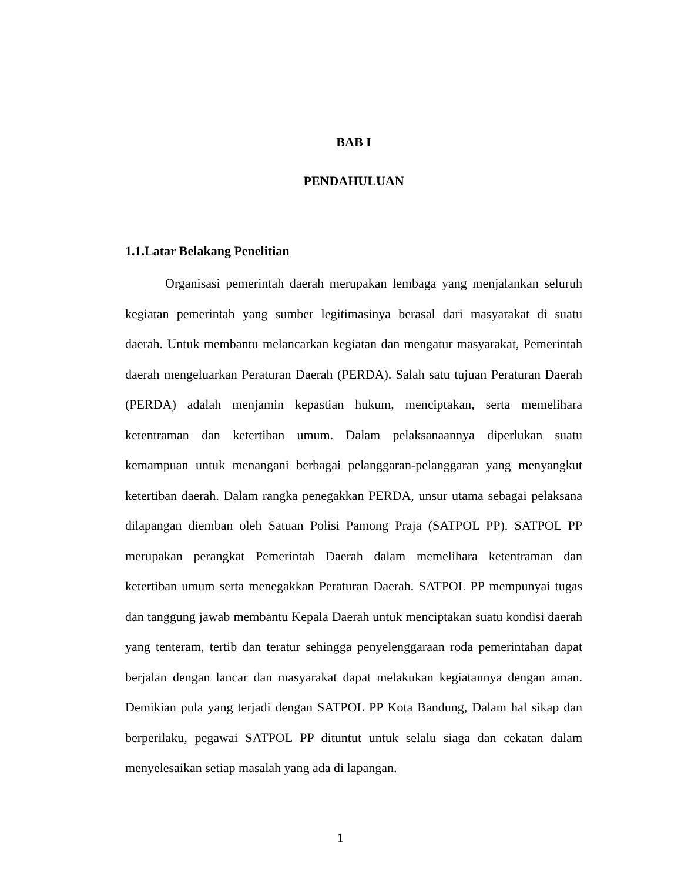BAB I
PENDAHULUAN
1.1.Latar Belakang Penelitian
Organisasi pemerintah daerah merupakan lembaga yang menjalankan seluruh kegiatan pemerintah yang sumber legitimasinya berasal dari masyarakat di suatu daerah. Untuk membantu melancarkan kegiatan dan mengatur masyarakat, Pemerintah daerah mengeluarkan Peraturan Daerah (PERDA). Salah satu tujuan Peraturan Daerah (PERDA) adalah menjamin kepastian hukum, menciptakan, serta memelihara ketentraman dan ketertiban umum. Dalam pelaksanaannya diperlukan suatu kemampuan untuk menangani berbagai pelanggaran-pelanggaran yang menyangkut ketertiban daerah. Dalam rangka penegakkan PERDA, unsur utama sebagai pelaksana dilapangan diemban oleh Satuan Polisi Pamong Praja (SATPOL PP). SATPOL PP merupakan perangkat Pemerintah Daerah dalam memelihara ketentraman dan ketertiban umum serta menegakkan Peraturan Daerah. SATPOL PP mempunyai tugas dan tanggung jawab membantu Kepala Daerah untuk menciptakan suatu kondisi daerah yang tenteram, tertib dan teratur sehingga penyelenggaraan roda pemerintahan dapat berjalan dengan lancar dan masyarakat dapat melakukan kegiatannya dengan aman. Demikian pula yang terjadi dengan SATPOL PP Kota Bandung, Dalam hal sikap dan berperilaku, pegawai SATPOL PP dituntut untuk selalu siaga dan cekatan dalam menyelesaikan setiap masalah yang ada di lapangan.
1